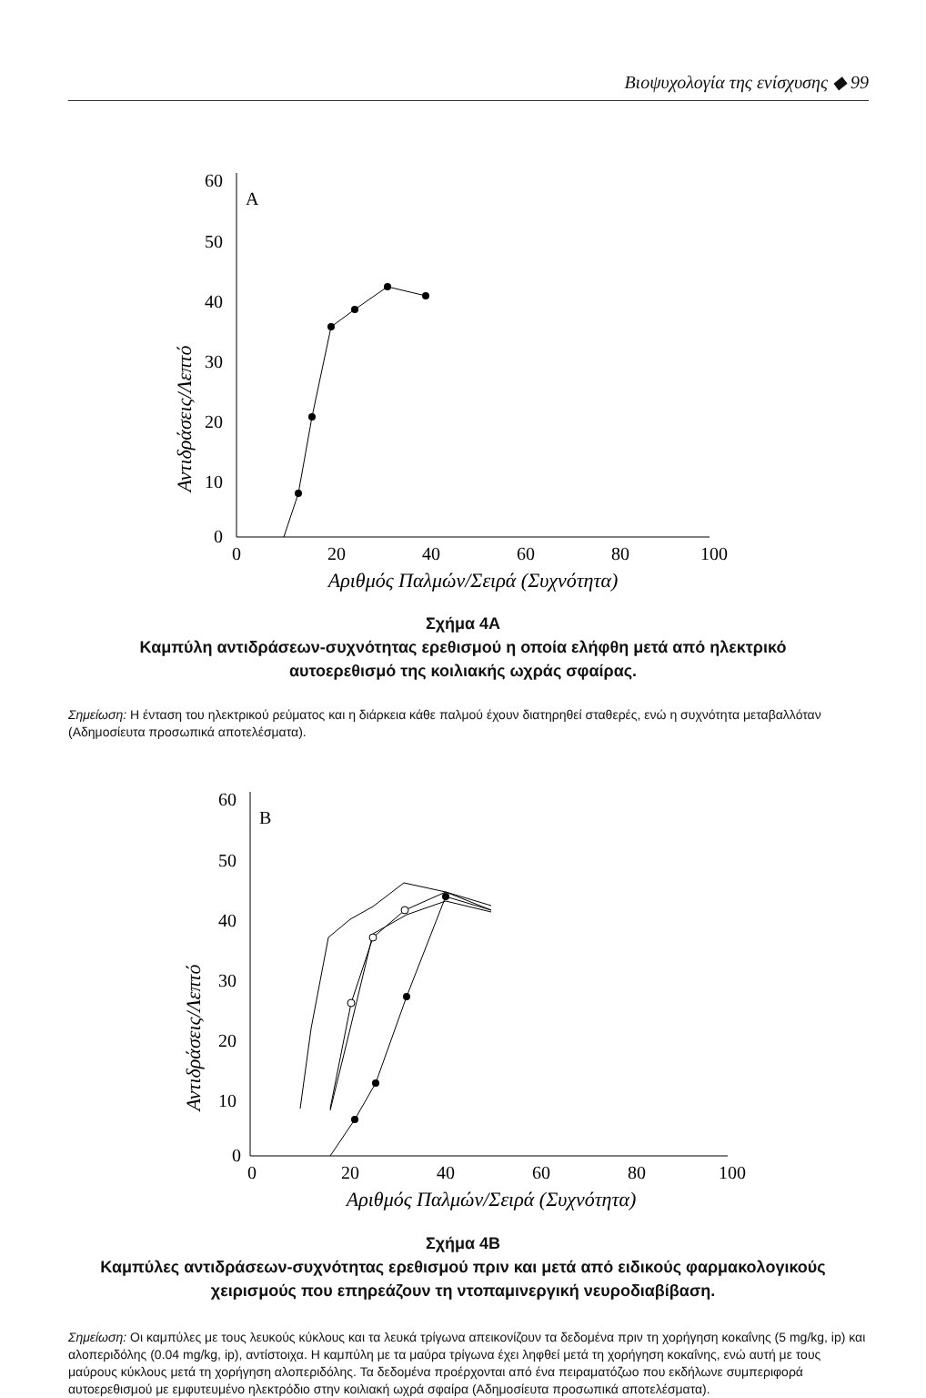Βιοψυχολογία της ενίσχυσης ◆ 99
Αντιδράσεις/Λεπτό
60
50
40
30
20
10
0
A
0
20
40
60
80
100
Αριθμός Παλμών/Σειρά (Συχνότητα)
Σχήμα 4Α
Καμπύλη αντιδράσεων-συχνότητας ερεθισμού η οποία ελήφθη μετά από ηλεκτρικό
αυτοερεθισμό της κοιλιακής ωχράς σφαίρας.
Σημείωση: Η ένταση του ηλεκτρικού ρεύματος και η διάρκεια κάθε παλμού έχουν διατηρηθεί σταθερές, ενώ η συχνότητα μεταβαλλόταν (Αδημοσίευτα προσωπικά αποτελέσματα).
Αντιδράσεις/Λεπτό
60
50
40
30
20
10
0
B
0
20
40
60
80
100
Αριθμός Παλμών/Σειρά (Συχνότητα)
Σχήμα 4Β
Καμπύλες αντιδράσεων-συχνότητας ερεθισμού πριν και μετά από ειδικούς φαρμακολογικούς
χειρισμούς που επηρεάζουν τη ντοπαμινεργική νευροδιαβίβαση.
Σημείωση: Οι καμπύλες με τους λευκούς κύκλους και τα λευκά τρίγωνα απεικονίζουν τα δεδομένα πριν τη χορήγηση κοκαΐνης (5 mg/kg, ip) και αλοπεριδόλης (0.04 mg/kg, ip), αντίστοιχα. Η καμπύλη με τα μαύρα τρίγωνα έχει ληφθεί μετά τη χορήγηση κοκαΐνης, ενώ αυτή με τους μαύρους κύκλους μετά τη χορήγηση αλοπεριδόλης. Τα δεδομένα προέρχονται από ένα πειραματόζωο που εκδήλωνε συμπεριφορά αυτοερεθισμού με εμφυτευμένο ηλεκτρόδιο στην κοιλιακή ωχρά σφαίρα (Αδημοσίευτα προσωπικά αποτελέσματα).